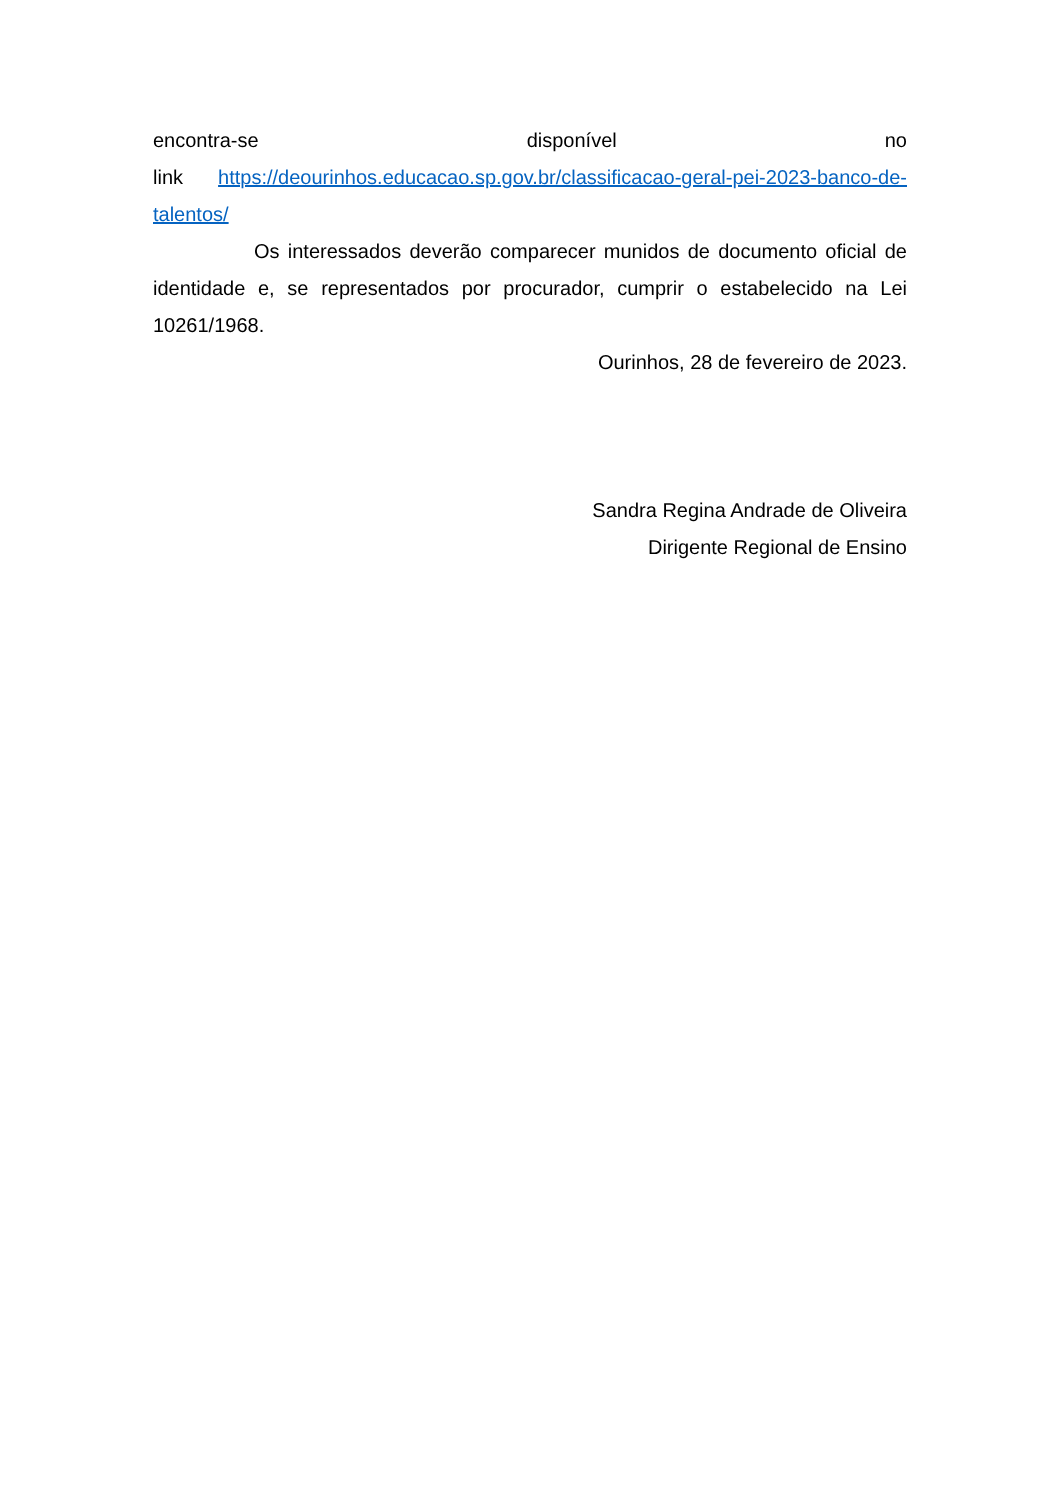encontra-se disponível no
link https://deourinhos.educacao.sp.gov.br/classificacao-geral-pei-2023-banco-de-talentos/
Os interessados deverão comparecer munidos de documento oficial de identidade e, se representados por procurador, cumprir o estabelecido na Lei 10261/1968.
Ourinhos, 28 de fevereiro de 2023.
Sandra Regina Andrade de Oliveira
Dirigente Regional de Ensino